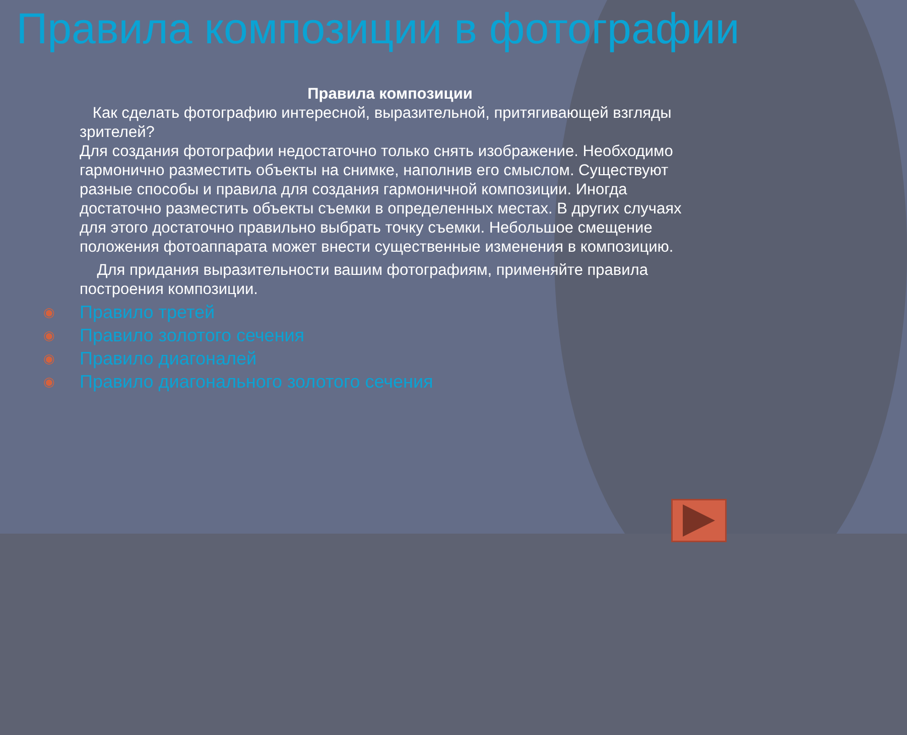Правила композиции в фотографии
Правила композиции
Как сделать фотографию интересной, выразительной, притягивающей взгляды зрителей?
Для создания фотографии недостаточно только снять изображение. Необходимо гармонично разместить объекты на снимке, наполнив его смыслом. Существуют разные способы и правила для создания гармоничной композиции. Иногда достаточно разместить объекты съемки в определенных местах. В других случаях для этого достаточно правильно выбрать точку съемки. Небольшое смещение положения фотоаппарата может внести существенные изменения в композицию.
Для придания выразительности вашим фотографиям, применяйте правила построения композиции.
◉ Правило третей
◉ Правило золотого сечения
◉ Правило диагоналей
◉ Правило диагонального золотого сечения